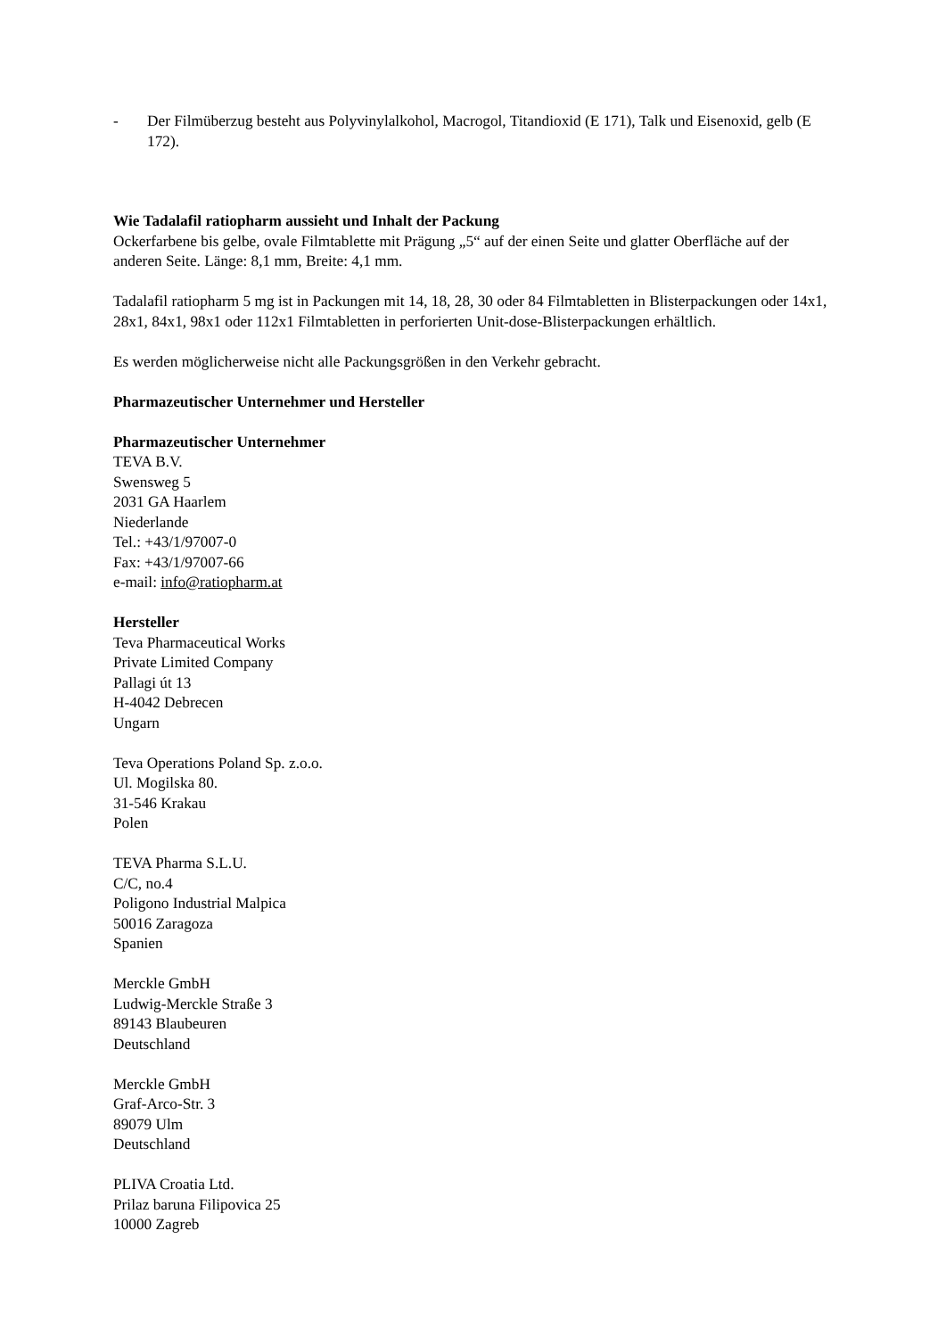- Der Filmüberzug besteht aus Polyvinylalkohol, Macrogol, Titandioxid (E 171), Talk und Eisenoxid, gelb (E 172).
Wie Tadalafil ratiopharm aussieht und Inhalt der Packung
Ockerfarbene bis gelbe, ovale Filmtablette mit Prägung „5“ auf der einen Seite und glatter Oberfläche auf der anderen Seite. Länge: 8,1 mm, Breite: 4,1 mm.
Tadalafil ratiopharm 5 mg ist in Packungen mit 14, 18, 28, 30 oder 84 Filmtabletten in Blisterpackungen oder 14x1, 28x1, 84x1, 98x1 oder 112x1 Filmtabletten in perforierten Unit-dose-Blisterpackungen erhältlich.
Es werden möglicherweise nicht alle Packungsgrößen in den Verkehr gebracht.
Pharmazeutischer Unternehmer und Hersteller
Pharmazeutischer Unternehmer
TEVA B.V.
Swensweg 5
2031 GA Haarlem
Niederlande
Tel.: +43/1/97007-0
Fax: +43/1/97007-66
e-mail: info@ratiopharm.at
Hersteller
Teva Pharmaceutical Works
Private Limited Company
Pallagi út 13
H-4042 Debrecen
Ungarn
Teva Operations Poland Sp. z.o.o.
Ul. Mogilska 80.
31-546 Krakau
Polen
TEVA Pharma S.L.U.
C/C, no.4
Poligono Industrial Malpica
50016 Zaragoza
Spanien
Merckle GmbH
Ludwig-Merckle Straße 3
89143 Blaubeuren
Deutschland
Merckle GmbH
Graf-Arco-Str. 3
89079 Ulm
Deutschland
PLIVA Croatia Ltd.
Prilaz baruna Filipovica 25
10000 Zagreb